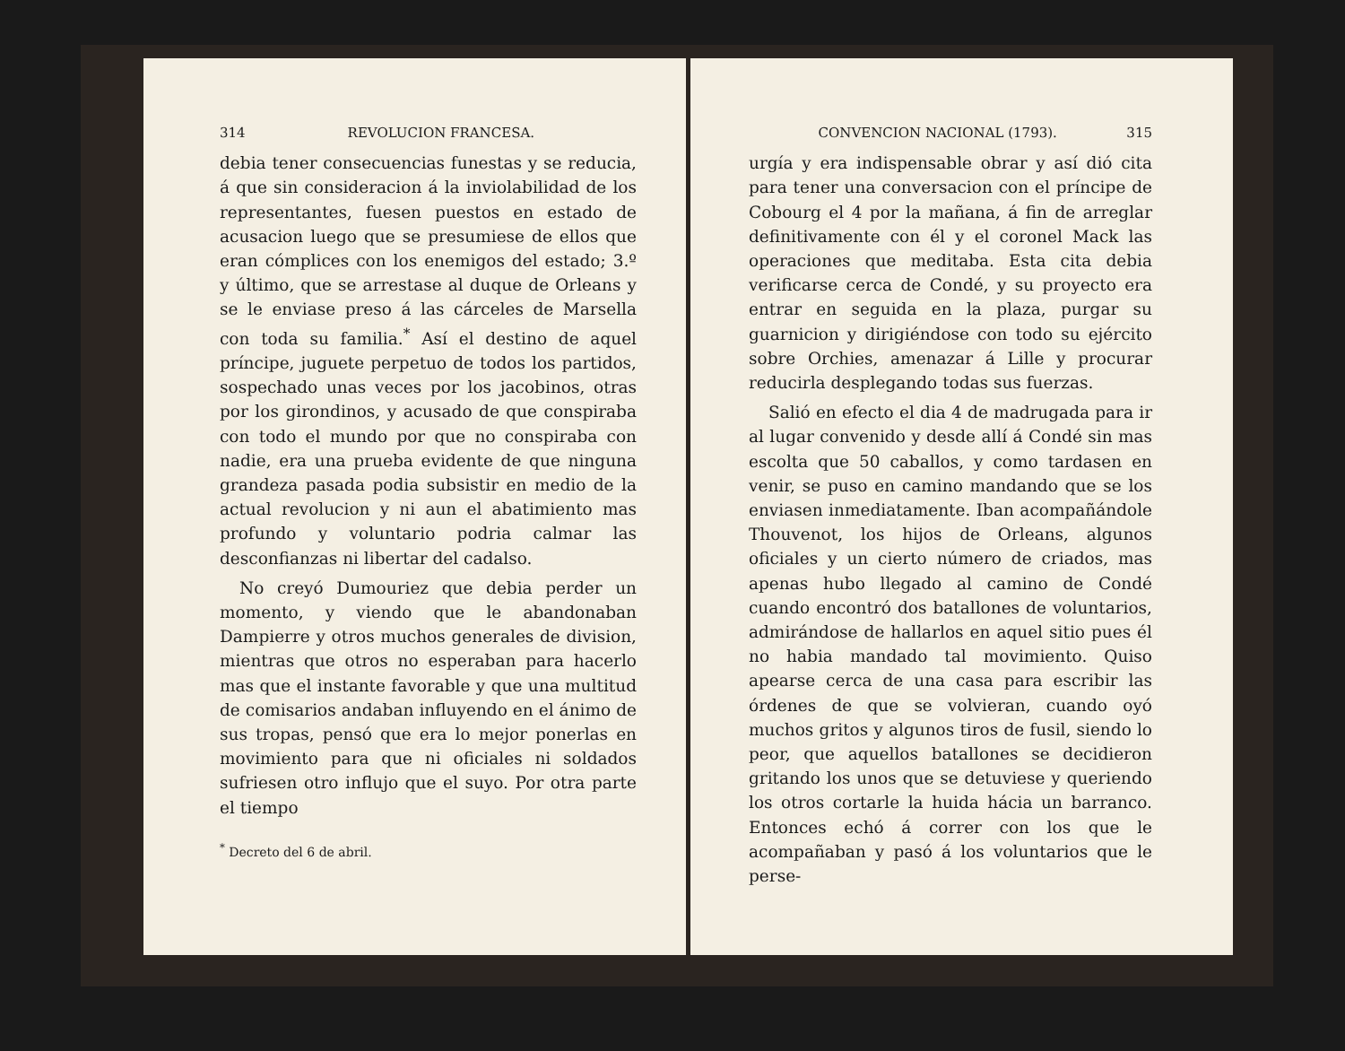314 REVOLUCION FRANCESA.
debia tener consecuencias funestas y se reducia, á que sin consideracion á la inviolabilidad de los representantes, fuesen puestos en estado de acusacion luego que se presumiese de ellos que eran cómplices con los enemigos del estado; 3.º y último, que se arrestase al duque de Orleans y se le enviase preso á las cárceles de Marsella con toda su familia.<sup>*</sup> Así el destino de aquel príncipe, juguete perpetuo de todos los partidos, sospechado unas veces por los jacobinos, otras por los girondinos, y acusado de que conspiraba con todo el mundo por que no conspiraba con nadie, era una prueba evidente de que ninguna grandeza pasada podia subsistir en medio de la actual revolucion y ni aun el abatimiento mas profundo y voluntario podria calmar las desconfianzas ni libertar del cadalso.
No creyó Dumouriez que debia perder un momento, y viendo que le abandonaban Dampierre y otros muchos generales de division, mientras que otros no esperaban para hacerlo mas que el instante favorable y que una multitud de comisarios andaban influyendo en el ánimo de sus tropas, pensó que era lo mejor ponerlas en movimiento para que ni oficiales ni soldados sufriesen otro influjo que el suyo. Por otra parte el tiempo
<sup>*</sup> Decreto del 6 de abril.
CONVENCION NACIONAL (1793). 315
urgía y era indispensable obrar y así dió cita para tener una conversacion con el príncipe de Cobourg el 4 por la mañana, á fin de arreglar definitivamente con él y el coronel Mack las operaciones que meditaba. Esta cita debia verificarse cerca de Condé, y su proyecto era entrar en seguida en la plaza, purgar su guarnicion y dirigiéndose con todo su ejército sobre Orchies, amenazar á Lille y procurar reducirla desplegando todas sus fuerzas.
Salió en efecto el dia 4 de madrugada para ir al lugar convenido y desde allí á Condé sin mas escolta que 50 caballos, y como tardasen en venir, se puso en camino mandando que se los enviasen inmediatamente. Iban acompañándole Thouvenot, los hijos de Orleans, algunos oficiales y un cierto número de criados, mas apenas hubo llegado al camino de Condé cuando encontró dos batallones de voluntarios, admirándose de hallarlos en aquel sitio pues él no habia mandado tal movimiento. Quiso apearse cerca de una casa para escribir las órdenes de que se volvieran, cuando oyó muchos gritos y algunos tiros de fusil, siendo lo peor, que aquellos batallones se decidieron gritando los unos que se detuviese y queriendo los otros cortarle la huida hácia un barranco. Entonces echó á correr con los que le acompañaban y pasó á los voluntarios que le perse-